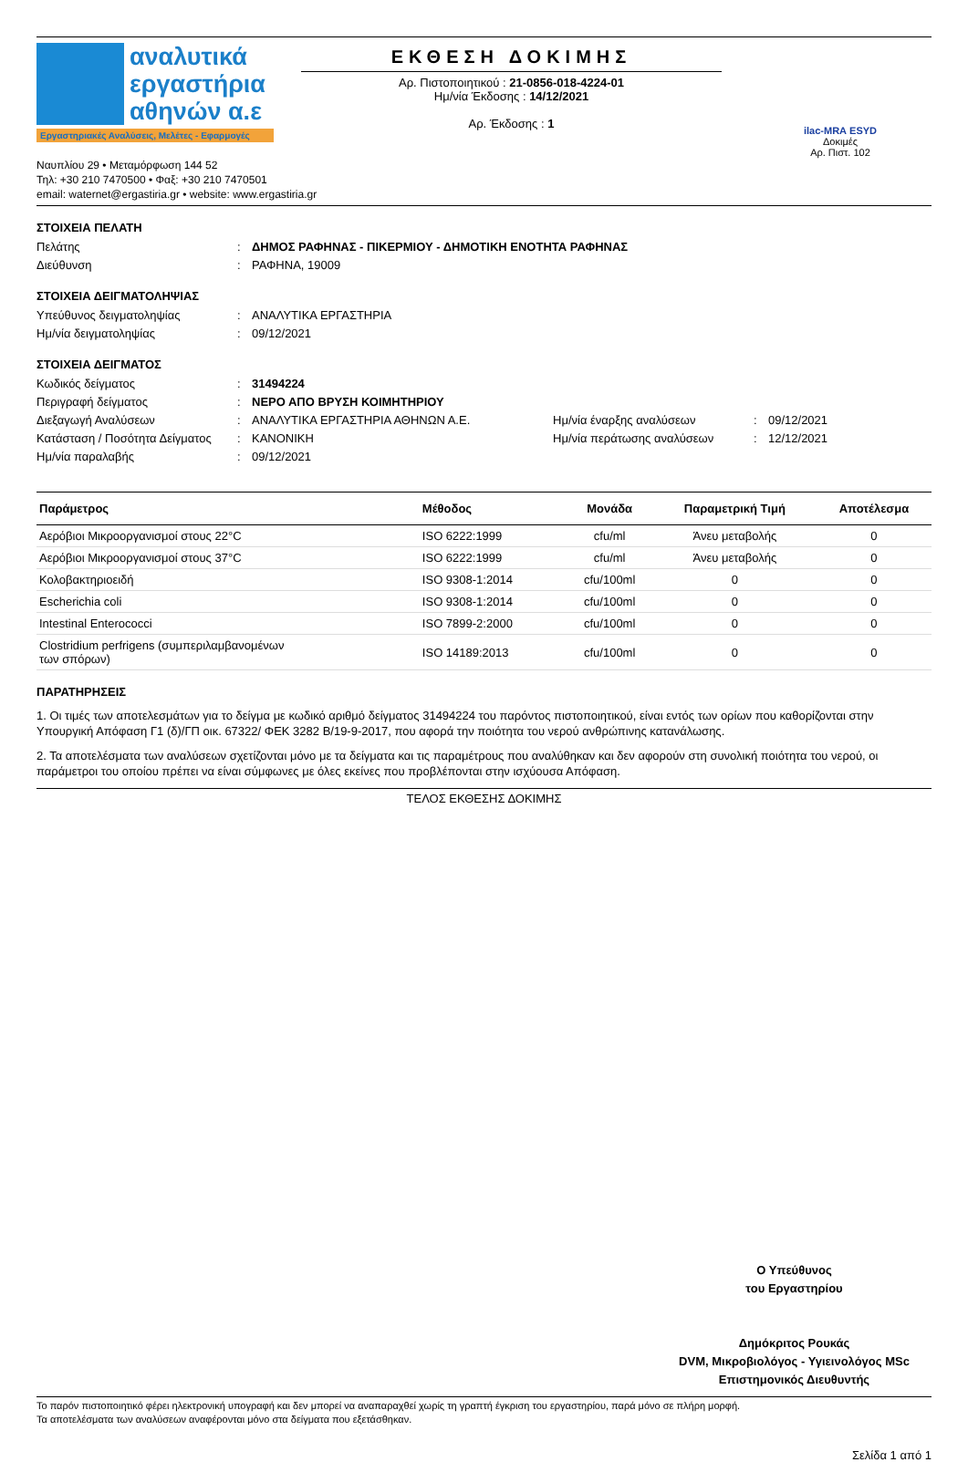αναλυτικά
εργαστήρια
αθηνών α.ε
Εργαστηριακές Αναλύσεις, Μελέτες - Εφαρμογές
ΕΚΘΕΣΗ ΔΟΚΙΜΗΣ
Αρ. Πιστοποιητικού : 21-0856-018-4224-01
Ημ/νία Έκδοσης : 14/12/2021
Αρ. Έκδοσης : 1
ilac-MRA ESYD
Δοκιμές
Αρ. Πιστ. 102
Ναυπλίου 29 • Μεταμόρφωση 144 52
Τηλ: +30 210 7470500 • Φαξ: +30 210 7470501
email: waternet@ergastiria.gr • website: www.ergastiria.gr
ΣΤΟΙΧΕΙΑ ΠΕΛΑΤΗ
Πελάτης: ΔΗΜΟΣ ΡΑΦΗΝΑΣ - ΠΙΚΕΡΜΙΟΥ - ΔΗΜΟΤΙΚΗ ΕΝΟΤΗΤΑ ΡΑΦΗΝΑΣ Διεύθυνση: ΡΑΦΗΝΑ, 19009
ΣΤΟΙΧΕΙΑ ΔΕΙΓΜΑΤΟΛΗΨΙΑΣ
Υπεύθυνος δειγματοληψίας: ΑΝΑΛΥΤΙΚΑ ΕΡΓΑΣΤΗΡΙΑ Ημ/νία δειγματοληψίας: 09/12/2021
ΣΤΟΙΧΕΙΑ ΔΕΙΓΜΑΤΟΣ
Κωδικός δείγματος: 31494224 Περιγραφή δείγματος: ΝΕΡΟ ΑΠΟ ΒΡΥΣΗ ΚΟΙΜΗΤΗΡΙΟΥ Διεξαγωγή Αναλύσεων: ΑΝΑΛΥΤΙΚΑ ΕΡΓΑΣΤΗΡΙΑ ΑΘΗΝΩΝ Α.Ε. Ημ/νία έναρξης αναλύσεων: 09/12/2021 Κατάσταση / Ποσότητα Δείγματος: ΚΑΝΟΝΙΚΗ Ημ/νία περάτωσης αναλύσεων: 12/12/2021 Ημ/νία παραλαβής: 09/12/2021
| Παράμετρος | Μέθοδος | Μονάδα | Παραμετρική Τιμή | Αποτέλεσμα |
| --- | --- | --- | --- | --- |
| Αερόβιοι Μικροοργανισμοί στους 22°C | ISO 6222:1999 | cfu/ml | Άνευ μεταβολής | 0 |
| Αερόβιοι Μικροοργανισμοί στους 37°C | ISO 6222:1999 | cfu/ml | Άνευ μεταβολής | 0 |
| Κολοβακτηριοειδή | ISO 9308-1:2014 | cfu/100ml | 0 | 0 |
| Escherichia coli | ISO 9308-1:2014 | cfu/100ml | 0 | 0 |
| Intestinal Enterococci | ISO 7899-2:2000 | cfu/100ml | 0 | 0 |
| Clostridium perfrigens (συμπεριλαμβανομένων των σπόρων) | ISO 14189:2013 | cfu/100ml | 0 | 0 |
ΠΑΡΑΤΗΡΗΣΕΙΣ
1. Οι τιμές των αποτελεσμάτων για το δείγμα με κωδικό αριθμό δείγματος 31494224 του παρόντος πιστοποιητικού, είναι εντός των ορίων που καθορίζονται στην Υπουργική Απόφαση Γ1 (δ)/ΓΠ οικ. 67322/ ΦΕΚ 3282 Β/19-9-2017, που αφορά την ποιότητα του νερού ανθρώπινης κατανάλωσης.
2. Τα αποτελέσματα των αναλύσεων σχετίζονται μόνο με τα δείγματα και τις παραμέτρους που αναλύθηκαν και δεν αφορούν στη συνολική ποιότητα του νερού, οι παράμετροι του οποίου πρέπει να είναι σύμφωνες με όλες εκείνες που προβλέπονται στην ισχύουσα Απόφαση.
ΤΕΛΟΣ ΕΚΘΕΣΗΣ ΔΟΚΙΜΗΣ
Ο Υπεύθυνος
του Εργαστηρίου
Δημόκριτος Ρουκάς
DVM, Μικροβιολόγος - Υγιεινολόγος MSc
Επιστημονικός Διευθυντής
Το παρόν πιστοποιητικό φέρει ηλεκτρονική υπογραφή και δεν μπορεί να αναπαραχθεί χωρίς τη γραπτή έγκριση του εργαστηρίου, παρά μόνο σε πλήρη μορφή.
Τα αποτελέσματα των αναλύσεων αναφέρονται μόνο στα δείγματα που εξετάσθηκαν.
Σελίδα 1 από 1